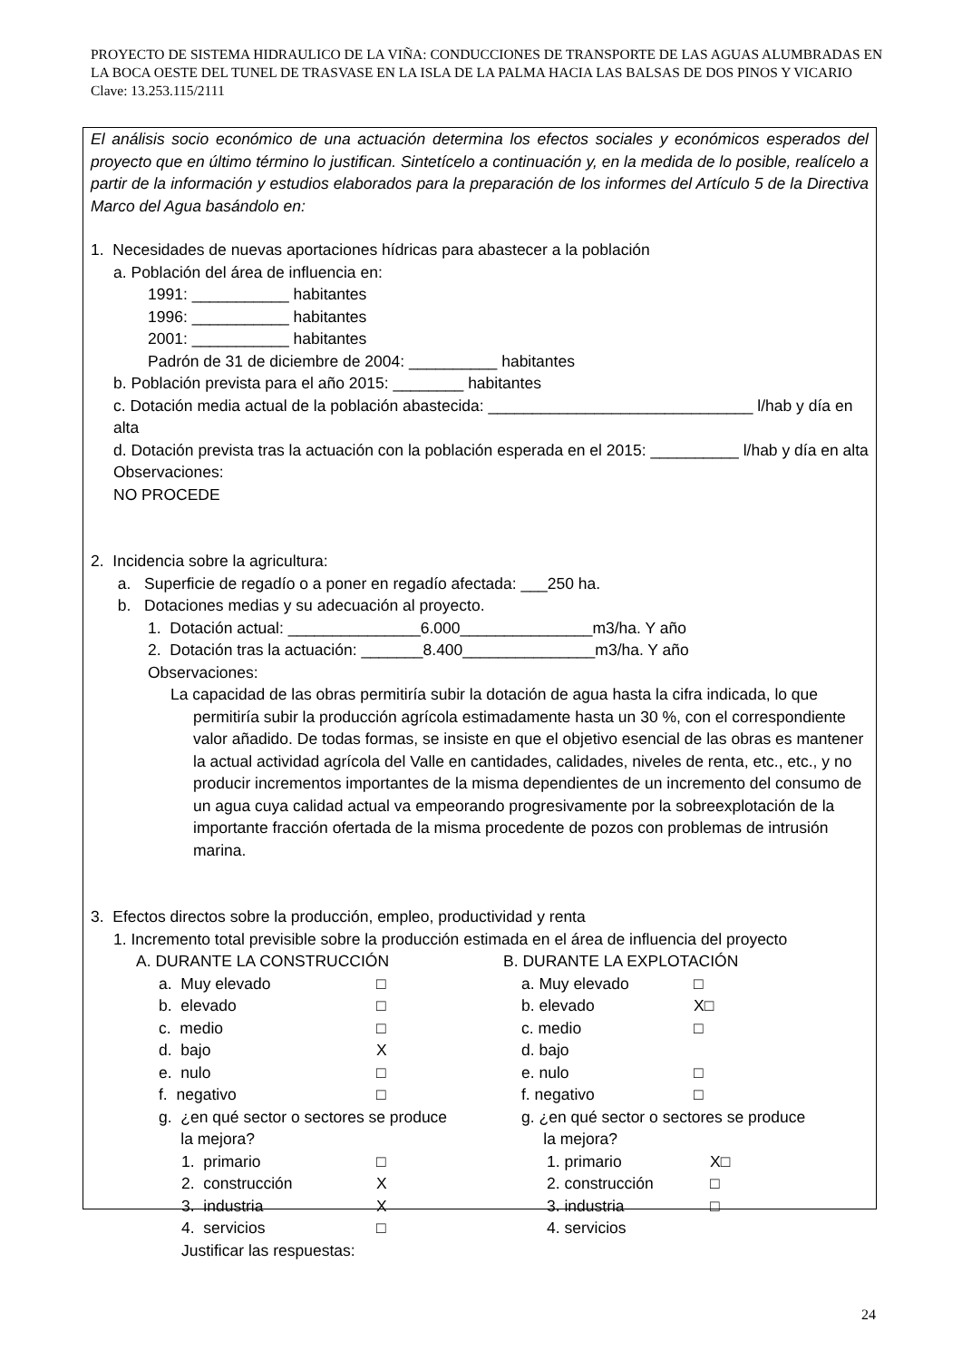PROYECTO DE SISTEMA HIDRAULICO DE LA VIÑA: CONDUCCIONES DE TRANSPORTE DE LAS AGUAS ALUMBRADAS EN LA BOCA OESTE DEL TUNEL DE TRASVASE EN LA ISLA DE LA PALMA HACIA LAS BALSAS DE DOS PINOS Y VICARIO Clave: 13.253.115/2111
El análisis socio económico de una actuación determina los efectos sociales y económicos esperados del proyecto que en último término lo justifican. Sintetícelo a continuación y, en la medida de lo posible, realícelo a partir de la información y estudios elaborados para la preparación de los informes del Artículo 5 de la Directiva Marco del Agua basándolo en:
1. Necesidades de nuevas aportaciones hídricas para abastecer a la población
a. Población del área de influencia en:
1991: ___________ habitantes
1996: ___________ habitantes
2001: ___________ habitantes
Padrón de 31 de diciembre de 2004: __________ habitantes
b. Población prevista para el año 2015: ________ habitantes
c. Dotación media actual de la población abastecida: ______________________________ l/hab y día en alta
d. Dotación prevista tras la actuación con la población esperada en el 2015: __________ l/hab y día en alta
Observaciones:
NO PROCEDE
2. Incidencia sobre la agricultura:
a. Superficie de regadío o a poner en regadío afectada: ___250 ha.
b. Dotaciones medias y su adecuación al proyecto.
1. Dotación actual: _______________6.000_______________m3/ha. Y año
2. Dotación tras la actuación: _______8.400_______________m3/ha. Y año
Observaciones:
La capacidad de las obras permitiría subir la dotación de agua hasta la cifra indicada, lo que permitiría subir la producción agrícola estimadamente hasta un 30 %, con el correspondiente valor añadido. De todas formas, se insiste en que el objetivo esencial de las obras es mantener la actual actividad agrícola del Valle en cantidades, calidades, niveles de renta, etc., etc., y no producir incrementos importantes de la misma dependientes de un incremento del consumo de un agua cuya calidad actual va empeorando progresivamente por la sobreexplotación de la importante fracción ofertada de la misma procedente de pozos con problemas de intrusión marina.
3. Efectos directos sobre la producción, empleo, productividad y renta
1. Incremento total previsible sobre la producción estimada en el área de influencia del proyecto
A. DURANTE LA CONSTRUCCIÓN
a. Muy elevado □
b. elevado □
c. medio □
d. bajo X
e. nulo □
f. negativo □
g. ¿en qué sector o sectores se produce
la mejora?
1. primario □
2. construcción X
3. industria X
4. servicios □
Justificar las respuestas:
B. DURANTE LA EXPLOTACIÓN
a. Muy elevado □
b. elevado X□
c. medio □
d. bajo
e. nulo □
f. negativo □
g. ¿en qué sector o sectores se produce
la mejora?
1. primario X□
2. construcción □
3. industria □
4. servicios
24